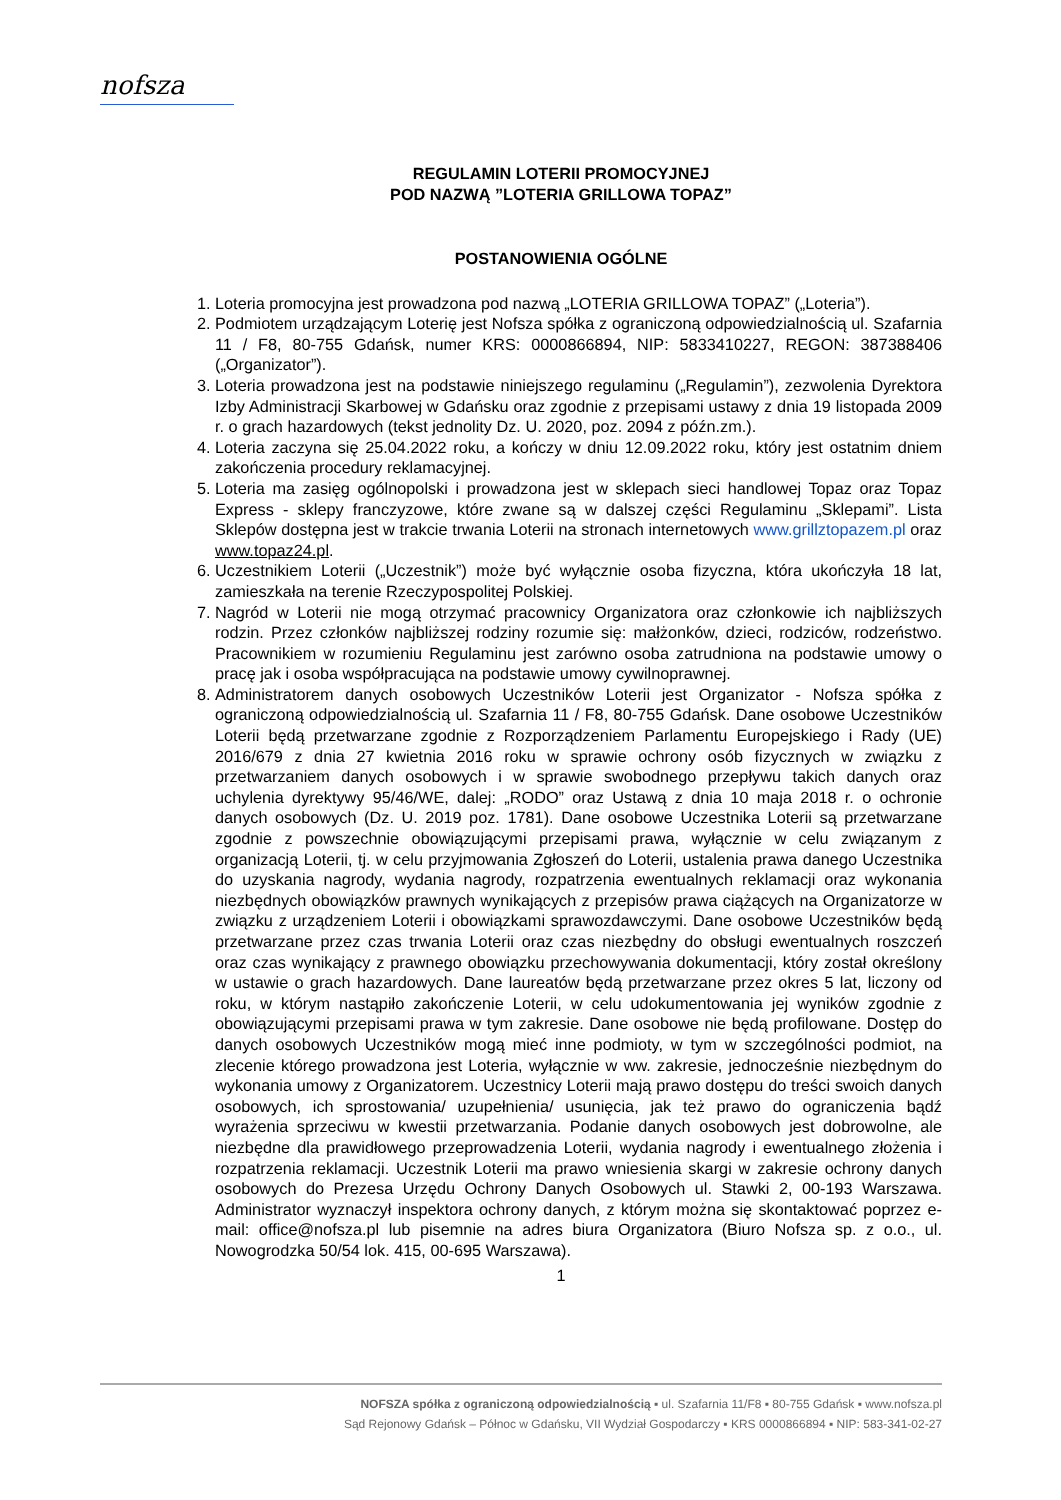nofsza
REGULAMIN LOTERII PROMOCYJNEJ
POD NAZWĄ ”LOTERIA GRILLOWA TOPAZ”
POSTANOWIENIA OGÓLNE
1. Loteria promocyjna jest prowadzona pod nazwą „LOTERIA GRILLOWA TOPAZ” („Loteria”).
2. Podmiotem urządzającym Loterię jest Nofsza spółka z ograniczoną odpowiedzialnością ul. Szafarnia 11 / F8, 80-755 Gdańsk, numer KRS: 0000866894, NIP: 5833410227, REGON: 387388406 („Organizator”).
3. Loteria prowadzona jest na podstawie niniejszego regulaminu („Regulamin”), zezwolenia Dyrektora Izby Administracji Skarbowej w Gdańsku oraz zgodnie z przepisami ustawy z dnia 19 listopada 2009 r. o grach hazardowych (tekst jednolity Dz. U. 2020, poz. 2094 z późn.zm.).
4. Loteria zaczyna się 25.04.2022 roku, a kończy w dniu 12.09.2022 roku, który jest ostatnim dniem zakończenia procedury reklamacyjnej.
5. Loteria ma zasięg ogólnopolski i prowadzona jest w sklepach sieci handlowej Topaz oraz Topaz Express - sklepy franczyzowe, które zwane są w dalszej części Regulaminu „Sklepami”. Lista Sklepów dostępna jest w trakcie trwania Loterii na stronach internetowych www.grillztopazem.pl oraz www.topaz24.pl.
6. Uczestnikiem Loterii („Uczestnik”) może być wyłącznie osoba fizyczna, która ukończyła 18 lat, zamieszkała na terenie Rzeczypospolitej Polskiej.
7. Nagród w Loterii nie mogą otrzymać pracownicy Organizatora oraz członkowie ich najbliższych rodzin. Przez członków najbliższej rodziny rozumie się: małżonków, dzieci, rodziców, rodzeństwo. Pracownikiem w rozumieniu Regulaminu jest zarówno osoba zatrudniona na podstawie umowy o pracę jak i osoba współpracująca na podstawie umowy cywilnoprawnej.
8. Administratorem danych osobowych Uczestników Loterii jest Organizator - Nofsza spółka z ograniczoną odpowiedzialnością ul. Szafarnia 11 / F8, 80-755 Gdańsk. Dane osobowe Uczestników Loterii będą przetwarzane zgodnie z Rozporządzeniem Parlamentu Europejskiego i Rady (UE) 2016/679 z dnia 27 kwietnia 2016 roku w sprawie ochrony osób fizycznych w związku z przetwarzaniem danych osobowych i w sprawie swobodnego przepływu takich danych oraz uchylenia dyrektywy 95/46/WE, dalej: „RODO” oraz Ustawą z dnia 10 maja 2018 r. o ochronie danych osobowych (Dz. U. 2019 poz. 1781). Dane osobowe Uczestnika Loterii są przetwarzane zgodnie z powszechnie obowiązującymi przepisami prawa, wyłącznie w celu związanym z organizacją Loterii, tj. w celu przyjmowania Zgłoszeń do Loterii, ustalenia prawa danego Uczestnika do uzyskania nagrody, wydania nagrody, rozpatrzenia ewentualnych reklamacji oraz wykonania niezbędnych obowiązków prawnych wynikających z przepisów prawa ciążących na Organizatorze w związku z urządzeniem Loterii i obowiązkami sprawozdawczymi. Dane osobowe Uczestników będą przetwarzane przez czas trwania Loterii oraz czas niezbędny do obsługi ewentualnych roszczeń oraz czas wynikający z prawnego obowiązku przechowywania dokumentacji, który został określony w ustawie o grach hazardowych. Dane laureatów będą przetwarzane przez okres 5 lat, liczony od roku, w którym nastąpiło zakończenie Loterii, w celu udokumentowania jej wyników zgodnie z obowiązującymi przepisami prawa w tym zakresie. Dane osobowe nie będą profilowane. Dostęp do danych osobowych Uczestników mogą mieć inne podmioty, w tym w szczególności podmiot, na zlecenie którego prowadzona jest Loteria, wyłącznie w ww. zakresie, jednocześnie niezbędnym do wykonania umowy z Organizatorem. Uczestnicy Loterii mają prawo dostępu do treści swoich danych osobowych, ich sprostowania/ uzupełnienia/ usunięcia, jak też prawo do ograniczenia bądź wyrażenia sprzeciwu w kwestii przetwarzania. Podanie danych osobowych jest dobrowolne, ale niezbędne dla prawidłowego przeprowadzenia Loterii, wydania nagrody i ewentualnego złożenia i rozpatrzenia reklamacji. Uczestnik Loterii ma prawo wniesienia skargi w zakresie ochrony danych osobowych do Prezesa Urzędu Ochrony Danych Osobowych ul. Stawki 2, 00-193 Warszawa. Administrator wyznaczył inspektora ochrony danych, z którym można się skontaktować poprzez e-mail: office@nofsza.pl lub pisemnie na adres biura Organizatora (Biuro Nofsza sp. z o.o., ul. Nowogrodzka 50/54 lok. 415, 00-695 Warszawa).
1
NOFSZA spółka z ograniczoną odpowiedzialnością ▪ ul. Szafarnia 11/F8 ▪ 80-755 Gdańsk ▪ www.nofsza.pl
Sąd Rejonowy Gdańsk – Północ w Gdańsku, VII Wydział Gospodarczy ▪ KRS 0000866894 ▪ NIP: 583-341-02-27